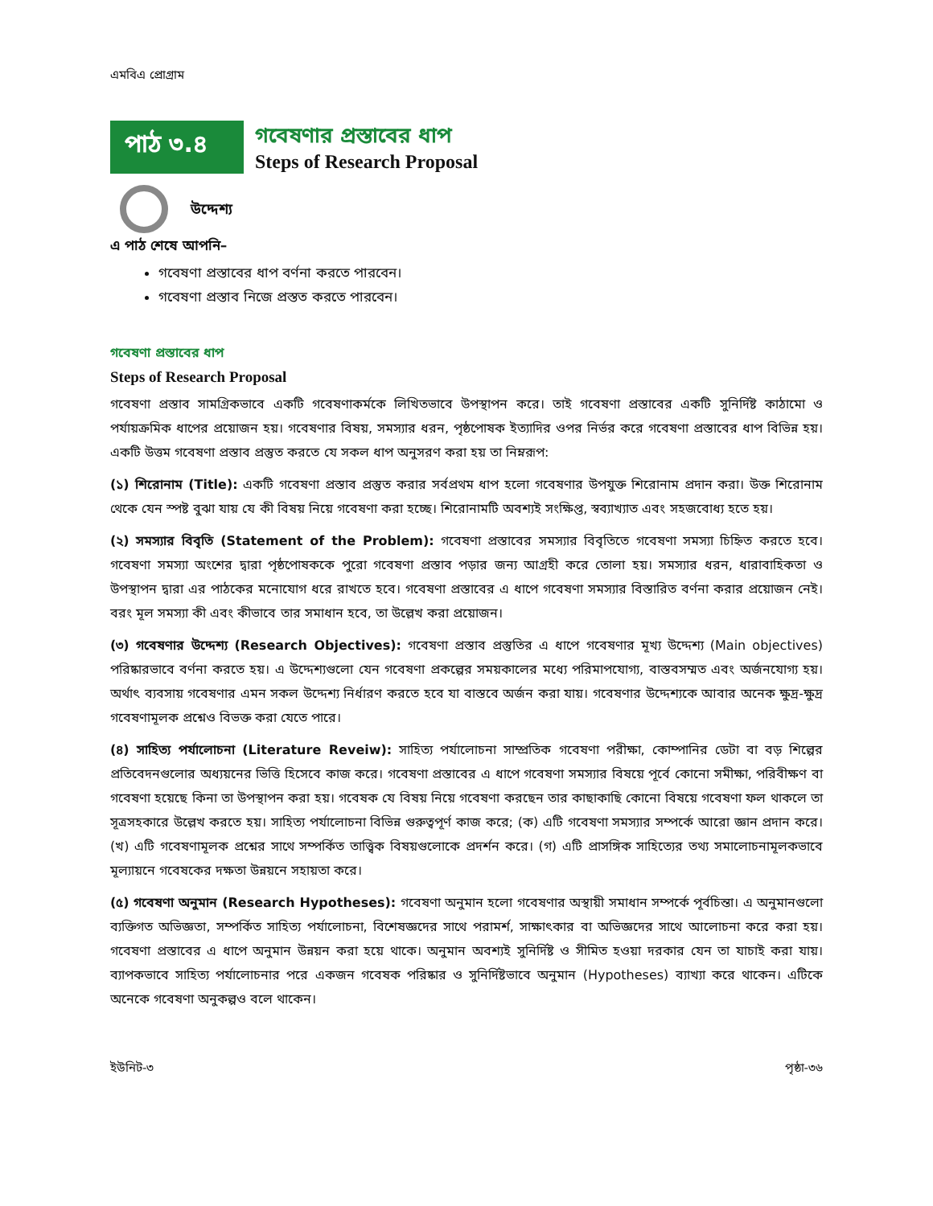এমবিএ প্রোগ্রাম
পাঠ ৩.৪
গবেষণার প্রস্তাবের ধাপ
Steps of Research Proposal
উদ্দেশ্য
এ পাঠ শেষে আপনি–
গবেষণা প্রস্তাবের ধাপ বর্ণনা করতে পারবেন।
গবেষণা প্রস্তাব নিজে প্রস্তত করতে পারবেন।
গবেষণা প্রস্তাবের ধাপ
Steps of Research Proposal
গবেষণা প্রস্তাব সামগ্রিকভাবে একটি গবেষণাকর্মকে লিখিতভাবে উপস্থাপন করে। তাই গবেষণা প্রস্তাবের একটি সুনির্দিষ্ট কাঠামো ও পর্যায়ক্রমিক ধাপের প্রয়োজন হয়। গবেষণার বিষয়, সমস্যার ধরন, পৃষ্ঠপোষক ইত্যাদির ওপর নির্ভর করে গবেষণা প্রস্তাবের ধাপ বিভিন্ন হয়। একটি উত্তম গবেষণা প্রস্তাব প্রস্তুত করতে যে সকল ধাপ অনুসরণ করা হয় তা নিম্নরূপ:
(১) শিরোনাম (Title): একটি গবেষণা প্রস্তাব প্রস্তুত করার সর্বপ্রথম ধাপ হলো গবেষণার উপযুক্ত শিরোনাম প্রদান করা। উক্ত শিরোনাম থেকে যেন স্পষ্ট বুঝা যায় যে কী বিষয় নিয়ে গবেষণা করা হচ্ছে। শিরোনামটি অবশ্যই সংক্ষিপ্ত, স্বব্যাখ্যাত এবং সহজবোধ্য হতে হয়।
(২) সমস্যার বিবৃতি (Statement of the Problem): গবেষণা প্রস্তাবের সমস্যার বিবৃতিতে গবেষণা সমস্যা চিহ্নিত করতে হবে। গবেষণা সমস্যা অংশের দ্বারা পৃষ্ঠপোষককে পুরো গবেষণা প্রস্তাব পড়ার জন্য আগ্রহী করে তোলা হয়। সমস্যার ধরন, ধারাবাহিকতা ও উপস্থাপন দ্বারা এর পাঠকের মনোযোগ ধরে রাখতে হবে। গবেষণা প্রস্তাবের এ ধাপে গবেষণা সমস্যার বিস্তারিত বর্ণনা করার প্রয়োজন নেই। বরং মূল সমস্যা কী এবং কীভাবে তার সমাধান হবে, তা উল্লেখ করা প্রয়োজন।
(৩) গবেষণার উদ্দেশ্য (Research Objectives): গবেষণা প্রস্তাব প্রস্তুতির এ ধাপে গবেষণার মূখ্য উদ্দেশ্য (Main objectives) পরিষ্কারভাবে বর্ণনা করতে হয়। এ উদ্দেশ্যগুলো যেন গবেষণা প্রকল্পের সময়কালের মধ্যে পরিমাপযোগ্য, বাস্তবসম্মত এবং অর্জনযোগ্য হয়। অর্থাৎ ব্যবসায় গবেষণার এমন সকল উদ্দেশ্য নির্ধারণ করতে হবে যা বাস্তবে অর্জন করা যায়। গবেষণার উদ্দেশ্যকে আবার অনেক ক্ষুদ্র-ক্ষুদ্র গবেষণামূলক প্রশ্নেও বিভক্ত করা যেতে পারে।
(৪) সাহিত্য পর্যালোচনা (Literature Reveiw): সাহিত্য পর্যালোচনা সাম্প্রতিক গবেষণা পরীক্ষা, কোম্পানির ডেটা বা বড় শিল্পের প্রতিবেদনগুলোর অধ্যয়নের ভিত্তি হিসেবে কাজ করে। গবেষণা প্রস্তাবের এ ধাপে গবেষণা সমস্যার বিষয়ে পূর্বে কোনো সমীক্ষা, পরিবীক্ষণ বা গবেষণা হয়েছে কিনা তা উপস্থাপন করা হয়। গবেষক যে বিষয় নিয়ে গবেষণা করছেন তার কাছাকাছি কোনো বিষয়ে গবেষণা ফল থাকলে তা সূত্রসহকারে উল্লেখ করতে হয়। সাহিত্য পর্যালোচনা বিভিন্ন গুরুত্বপূর্ণ কাজ করে; (ক) এটি গবেষণা সমস্যার সম্পর্কে আরো জ্ঞান প্রদান করে। (খ) এটি গবেষণামূলক প্রশ্নের সাথে সম্পর্কিত তাত্ত্বিক বিষয়গুলোকে প্রদর্শন করে। (গ) এটি প্রাসঙ্গিক সাহিত্যের তথ্য সমালোচনামূলকভাবে মূল্যায়নে গবেষকের দক্ষতা উন্নয়নে সহায়তা করে।
(৫) গবেষণা অনুমান (Research Hypotheses): গবেষণা অনুমান হলো গবেষণার অস্থায়ী সমাধান সম্পর্কে পূর্বচিন্তা। এ অনুমানগুলো ব্যক্তিগত অভিজ্ঞতা, সম্পর্কিত সাহিত্য পর্যালোচনা, বিশেষজ্ঞদের সাথে পরামর্শ, সাক্ষাৎকার বা অভিজ্ঞদের সাথে আলোচনা করে করা হয়। গবেষণা প্রস্তাবের এ ধাপে অনুমান উন্নয়ন করা হয়ে থাকে। অনুমান অবশ্যই সুনির্দিষ্ট ও সীমিত হওয়া দরকার যেন তা যাচাই করা যায়। ব্যাপকভাবে সাহিত্য পর্যালোচনার পরে একজন গবেষক পরিষ্কার ও সুনির্দিষ্টভাবে অনুমান (Hypotheses) ব্যাখ্যা করে থাকেন। এটিকে অনেকে গবেষণা অনুকল্পও বলে থাকেন।
ইউনিট-৩ পৃষ্ঠা-৩৬